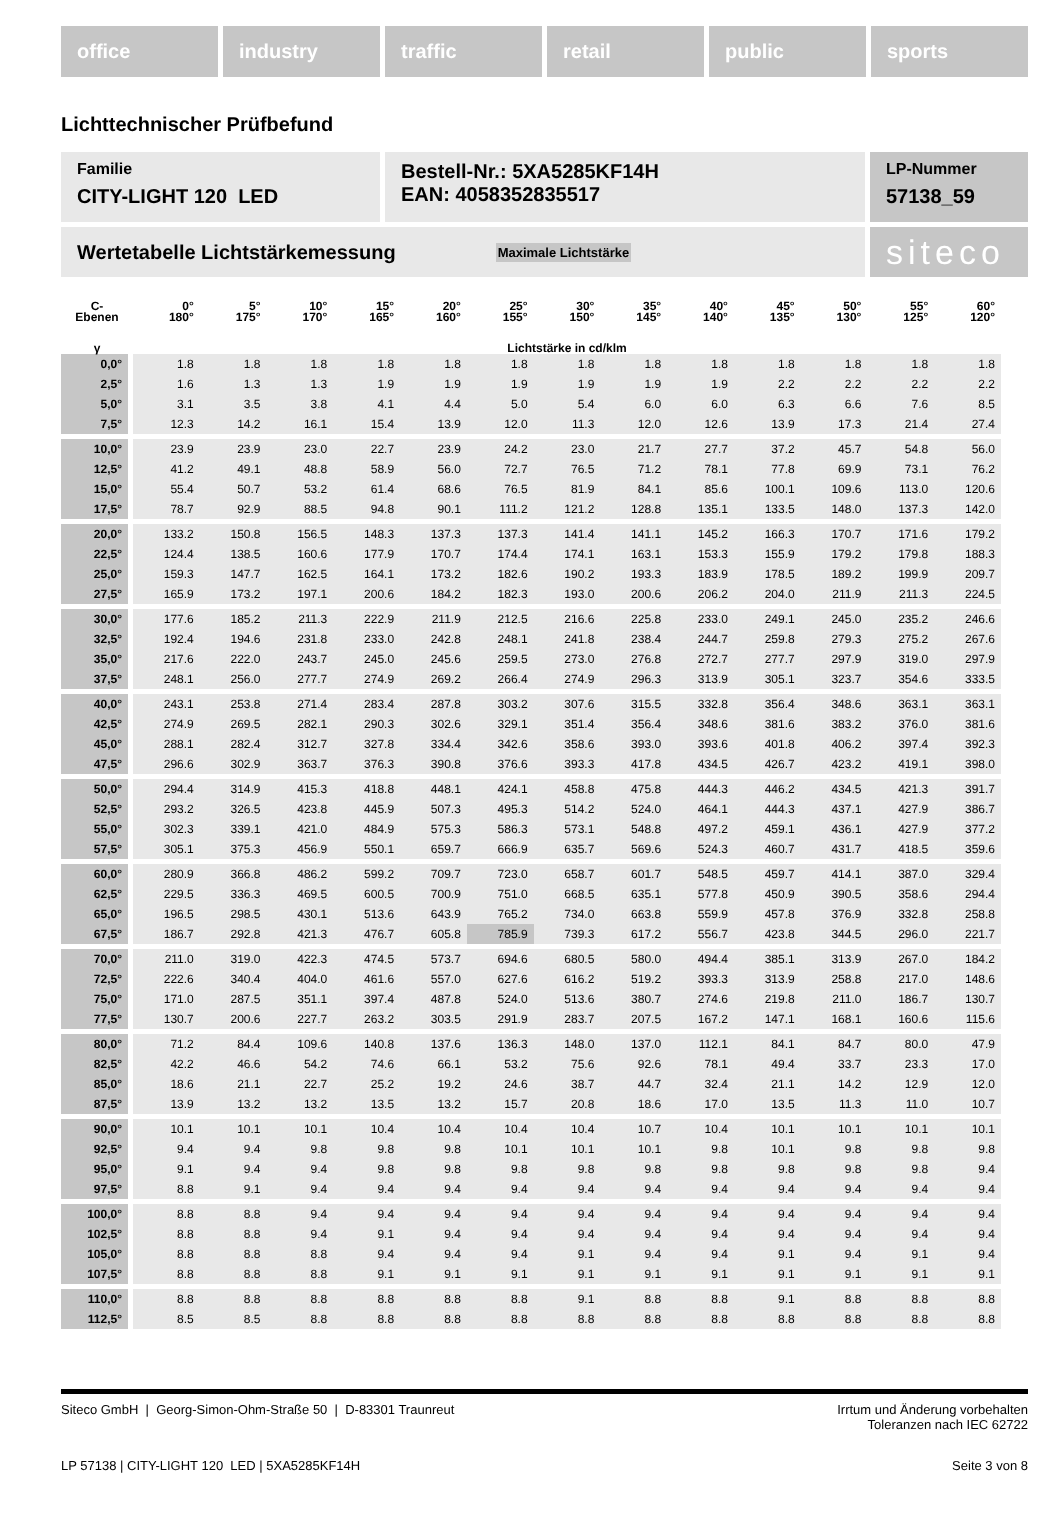office industry traffic retail public sports
Lichttechnischer Prüfbefund
Familie
CITY-LIGHT 120 LED
Bestell-Nr.: 5XA5285KF14H
EAN: 4058352835517
LP-Nummer
57138_59
Wertetabelle Lichtstärkemessung Maximale Lichtstärke
siteco
| C- Ebenen | 0° 180° | 5° 175° | 10° 170° | 15° 165° | 20° 160° | 25° 155° | 30° 150° | 35° 145° | 40° 140° | 45° 135° | 50° 130° | 55° 125° | 60° 120° |
| --- | --- | --- | --- | --- | --- | --- | --- | --- | --- | --- | --- | --- | --- |
| γ | Lichtstärke in cd/klm | | | | | | | | | | | | |
| 0,0° | 1.8 | 1.8 | 1.8 | 1.8 | 1.8 | 1.8 | 1.8 | 1.8 | 1.8 | 1.8 | 1.8 | 1.8 | 1.8 |
| 2,5° | 1.6 | 1.3 | 1.3 | 1.9 | 1.9 | 1.9 | 1.9 | 1.9 | 1.9 | 2.2 | 2.2 | 2.2 | 2.2 |
| 5,0° | 3.1 | 3.5 | 3.8 | 4.1 | 4.4 | 5.0 | 5.4 | 6.0 | 6.0 | 6.3 | 6.6 | 7.6 | 8.5 |
| 7,5° | 12.3 | 14.2 | 16.1 | 15.4 | 13.9 | 12.0 | 11.3 | 12.0 | 12.6 | 13.9 | 17.3 | 21.4 | 27.4 |
| 10,0° | 23.9 | 23.9 | 23.0 | 22.7 | 23.9 | 24.2 | 23.0 | 21.7 | 27.7 | 37.2 | 45.7 | 54.8 | 56.0 |
| 12,5° | 41.2 | 49.1 | 48.8 | 58.9 | 56.0 | 72.7 | 76.5 | 71.2 | 78.1 | 77.8 | 69.9 | 73.1 | 76.2 |
| 15,0° | 55.4 | 50.7 | 53.2 | 61.4 | 68.6 | 76.5 | 81.9 | 84.1 | 85.6 | 100.1 | 109.6 | 113.0 | 120.6 |
| 17,5° | 78.7 | 92.9 | 88.5 | 94.8 | 90.1 | 111.2 | 121.2 | 128.8 | 135.1 | 133.5 | 148.0 | 137.3 | 142.0 |
| 20,0° | 133.2 | 150.8 | 156.5 | 148.3 | 137.3 | 137.3 | 141.4 | 141.1 | 145.2 | 166.3 | 170.7 | 171.6 | 179.2 |
| 22,5° | 124.4 | 138.5 | 160.6 | 177.9 | 170.7 | 174.4 | 174.1 | 163.1 | 153.3 | 155.9 | 179.2 | 179.8 | 188.3 |
| 25,0° | 159.3 | 147.7 | 162.5 | 164.1 | 173.2 | 182.6 | 190.2 | 193.3 | 183.9 | 178.5 | 189.2 | 199.9 | 209.7 |
| 27,5° | 165.9 | 173.2 | 197.1 | 200.6 | 184.2 | 182.3 | 193.0 | 200.6 | 206.2 | 204.0 | 211.9 | 211.3 | 224.5 |
| 30,0° | 177.6 | 185.2 | 211.3 | 222.9 | 211.9 | 212.5 | 216.6 | 225.8 | 233.0 | 249.1 | 245.0 | 235.2 | 246.6 |
| 32,5° | 192.4 | 194.6 | 231.8 | 233.0 | 242.8 | 248.1 | 241.8 | 238.4 | 244.7 | 259.8 | 279.3 | 275.2 | 267.6 |
| 35,0° | 217.6 | 222.0 | 243.7 | 245.0 | 245.6 | 259.5 | 273.0 | 276.8 | 272.7 | 277.7 | 297.9 | 319.0 | 297.9 |
| 37,5° | 248.1 | 256.0 | 277.7 | 274.9 | 269.2 | 266.4 | 274.9 | 296.3 | 313.9 | 305.1 | 323.7 | 354.6 | 333.5 |
| 40,0° | 243.1 | 253.8 | 271.4 | 283.4 | 287.8 | 303.2 | 307.6 | 315.5 | 332.8 | 356.4 | 348.6 | 363.1 | 363.1 |
| 42,5° | 274.9 | 269.5 | 282.1 | 290.3 | 302.6 | 329.1 | 351.4 | 356.4 | 348.6 | 381.6 | 383.2 | 376.0 | 381.6 |
| 45,0° | 288.1 | 282.4 | 312.7 | 327.8 | 334.4 | 342.6 | 358.6 | 393.0 | 393.6 | 401.8 | 406.2 | 397.4 | 392.3 |
| 47,5° | 296.6 | 302.9 | 363.7 | 376.3 | 390.8 | 376.6 | 393.3 | 417.8 | 434.5 | 426.7 | 423.2 | 419.1 | 398.0 |
| 50,0° | 294.4 | 314.9 | 415.3 | 418.8 | 448.1 | 424.1 | 458.8 | 475.8 | 444.3 | 446.2 | 434.5 | 421.3 | 391.7 |
| 52,5° | 293.2 | 326.5 | 423.8 | 445.9 | 507.3 | 495.3 | 514.2 | 524.0 | 464.1 | 444.3 | 437.1 | 427.9 | 386.7 |
| 55,0° | 302.3 | 339.1 | 421.0 | 484.9 | 575.3 | 586.3 | 573.1 | 548.8 | 497.2 | 459.1 | 436.1 | 427.9 | 377.2 |
| 57,5° | 305.1 | 375.3 | 456.9 | 550.1 | 659.7 | 666.9 | 635.7 | 569.6 | 524.3 | 460.7 | 431.7 | 418.5 | 359.6 |
| 60,0° | 280.9 | 366.8 | 486.2 | 599.2 | 709.7 | 723.0 | 658.7 | 601.7 | 548.5 | 459.7 | 414.1 | 387.0 | 329.4 |
| 62,5° | 229.5 | 336.3 | 469.5 | 600.5 | 700.9 | 751.0 | 668.5 | 635.1 | 577.8 | 450.9 | 390.5 | 358.6 | 294.4 |
| 65,0° | 196.5 | 298.5 | 430.1 | 513.6 | 643.9 | 765.2 | 734.0 | 663.8 | 559.9 | 457.8 | 376.9 | 332.8 | 258.8 |
| 67,5° | 186.7 | 292.8 | 421.3 | 476.7 | 605.8 | 785.9 | 739.3 | 617.2 | 556.7 | 423.8 | 344.5 | 296.0 | 221.7 |
| 70,0° | 211.0 | 319.0 | 422.3 | 474.5 | 573.7 | 694.6 | 680.5 | 580.0 | 494.4 | 385.1 | 313.9 | 267.0 | 184.2 |
| 72,5° | 222.6 | 340.4 | 404.0 | 461.6 | 557.0 | 627.6 | 616.2 | 519.2 | 393.3 | 313.9 | 258.8 | 217.0 | 148.6 |
| 75,0° | 171.0 | 287.5 | 351.1 | 397.4 | 487.8 | 524.0 | 513.6 | 380.7 | 274.6 | 219.8 | 211.0 | 186.7 | 130.7 |
| 77,5° | 130.7 | 200.6 | 227.7 | 263.2 | 303.5 | 291.9 | 283.7 | 207.5 | 167.2 | 147.1 | 168.1 | 160.6 | 115.6 |
| 80,0° | 71.2 | 84.4 | 109.6 | 140.8 | 137.6 | 136.3 | 148.0 | 137.0 | 112.1 | 84.1 | 84.7 | 80.0 | 47.9 |
| 82,5° | 42.2 | 46.6 | 54.2 | 74.6 | 66.1 | 53.2 | 75.6 | 92.6 | 78.1 | 49.4 | 33.7 | 23.3 | 17.0 |
| 85,0° | 18.6 | 21.1 | 22.7 | 25.2 | 19.2 | 24.6 | 38.7 | 44.7 | 32.4 | 21.1 | 14.2 | 12.9 | 12.0 |
| 87,5° | 13.9 | 13.2 | 13.2 | 13.5 | 13.2 | 15.7 | 20.8 | 18.6 | 17.0 | 13.5 | 11.3 | 11.0 | 10.7 |
| 90,0° | 10.1 | 10.1 | 10.1 | 10.4 | 10.4 | 10.4 | 10.4 | 10.7 | 10.4 | 10.1 | 10.1 | 10.1 | 10.1 |
| 92,5° | 9.4 | 9.4 | 9.8 | 9.8 | 9.8 | 10.1 | 10.1 | 10.1 | 9.8 | 10.1 | 9.8 | 9.8 | 9.8 |
| 95,0° | 9.1 | 9.4 | 9.4 | 9.8 | 9.8 | 9.8 | 9.8 | 9.8 | 9.8 | 9.8 | 9.8 | 9.8 | 9.4 |
| 97,5° | 8.8 | 9.1 | 9.4 | 9.4 | 9.4 | 9.4 | 9.4 | 9.4 | 9.4 | 9.4 | 9.4 | 9.4 | 9.4 |
| 100,0° | 8.8 | 8.8 | 9.4 | 9.4 | 9.4 | 9.4 | 9.4 | 9.4 | 9.4 | 9.4 | 9.4 | 9.4 | 9.4 |
| 102,5° | 8.8 | 8.8 | 9.4 | 9.1 | 9.4 | 9.4 | 9.4 | 9.4 | 9.4 | 9.4 | 9.4 | 9.4 | 9.4 |
| 105,0° | 8.8 | 8.8 | 8.8 | 9.4 | 9.4 | 9.4 | 9.1 | 9.4 | 9.4 | 9.1 | 9.4 | 9.1 | 9.4 |
| 107,5° | 8.8 | 8.8 | 8.8 | 9.1 | 9.1 | 9.1 | 9.1 | 9.1 | 9.1 | 9.1 | 9.1 | 9.1 | 9.1 |
| 110,0° | 8.8 | 8.8 | 8.8 | 8.8 | 8.8 | 8.8 | 9.1 | 8.8 | 8.8 | 9.1 | 8.8 | 8.8 | 8.8 |
| 112,5° | 8.5 | 8.5 | 8.8 | 8.8 | 8.8 | 8.8 | 8.8 | 8.8 | 8.8 | 8.8 | 8.8 | 8.8 | 8.8 |
Siteco GmbH | Georg-Simon-Ohm-Straße 50 | D-83301 Traunreut Irrtum und Änderung vorbehalten
Toleranzen nach IEC 62722
LP 57138 | CITY-LIGHT 120 LED | 5XA5285KF14H Seite 3 von 8